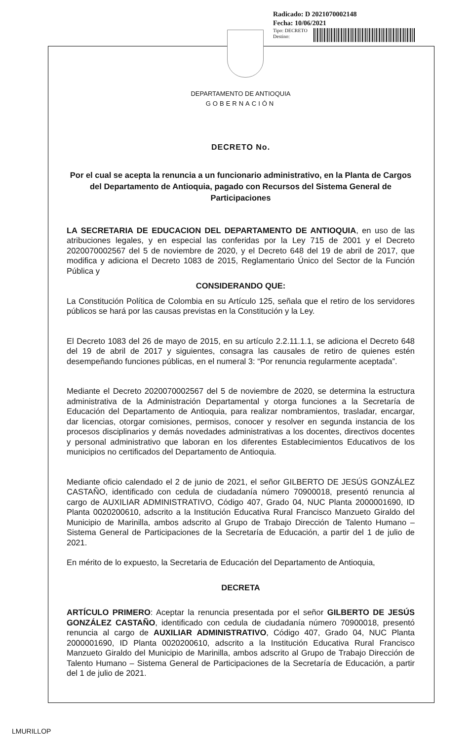Radicado: D 2021070002148
Fecha: 10/06/2021
Tipo: DECRETO
Destino:
DEPARTAMENTO DE ANTIOQUIA
GOBERNACIÓN
DECRETO No.
Por el cual se acepta la renuncia a un funcionario administrativo, en la Planta de Cargos del Departamento de Antioquia, pagado con Recursos del Sistema General de Participaciones
LA SECRETARIA DE EDUCACION DEL DEPARTAMENTO DE ANTIOQUIA, en uso de las atribuciones legales, y en especial las conferidas por la Ley 715 de 2001 y el Decreto 2020070002567 del 5 de noviembre de 2020, y el Decreto 648 del 19 de abril de 2017, que modifica y adiciona el Decreto 1083 de 2015, Reglamentario Único del Sector de la Función Pública y
CONSIDERANDO QUE:
La Constitución Política de Colombia en su Artículo 125, señala que el retiro de los servidores públicos se hará por las causas previstas en la Constitución y la Ley.
El Decreto 1083 del 26 de mayo de 2015, en su artículo 2.2.11.1.1, se adiciona el Decreto 648 del 19 de abril de 2017 y siguientes, consagra las causales de retiro de quienes estén desempeñando funciones públicas, en el numeral 3: “Por renuncia regularmente aceptada”.
Mediante el Decreto 2020070002567 del 5 de noviembre de 2020, se determina la estructura administrativa de la Administración Departamental y otorga funciones a la Secretaría de Educación del Departamento de Antioquia, para realizar nombramientos, trasladar, encargar, dar licencias, otorgar comisiones, permisos, conocer y resolver en segunda instancia de los procesos disciplinarios y demás novedades administrativas a los docentes, directivos docentes y personal administrativo que laboran en los diferentes Establecimientos Educativos de los municipios no certificados del Departamento de Antioquia.
Mediante oficio calendado el 2 de junio de 2021, el señor GILBERTO DE JESÚS GONZÁLEZ CASTAÑO, identificado con cedula de ciudadanía número 70900018, presentó renuncia al cargo de AUXILIAR ADMINISTRATIVO, Código 407, Grado 04, NUC Planta 2000001690, ID Planta 0020200610, adscrito a la Institución Educativa Rural Francisco Manzueto Giraldo del Municipio de Marinilla, ambos adscrito al Grupo de Trabajo Dirección de Talento Humano – Sistema General de Participaciones de la Secretaría de Educación, a partir del 1 de julio de 2021.
En mérito de lo expuesto, la Secretaria de Educación del Departamento de Antioquia,
DECRETA
ARTÍCULO PRIMERO: Aceptar la renuncia presentada por el señor GILBERTO DE JESÚS GONZÁLEZ CASTAÑO, identificado con cedula de ciudadanía número 70900018, presentó renuncia al cargo de AUXILIAR ADMINISTRATIVO, Código 407, Grado 04, NUC Planta 2000001690, ID Planta 0020200610, adscrito a la Institución Educativa Rural Francisco Manzueto Giraldo del Municipio de Marinilla, ambos adscrito al Grupo de Trabajo Dirección de Talento Humano – Sistema General de Participaciones de la Secretaría de Educación, a partir del 1 de julio de 2021.
LMURILLOP